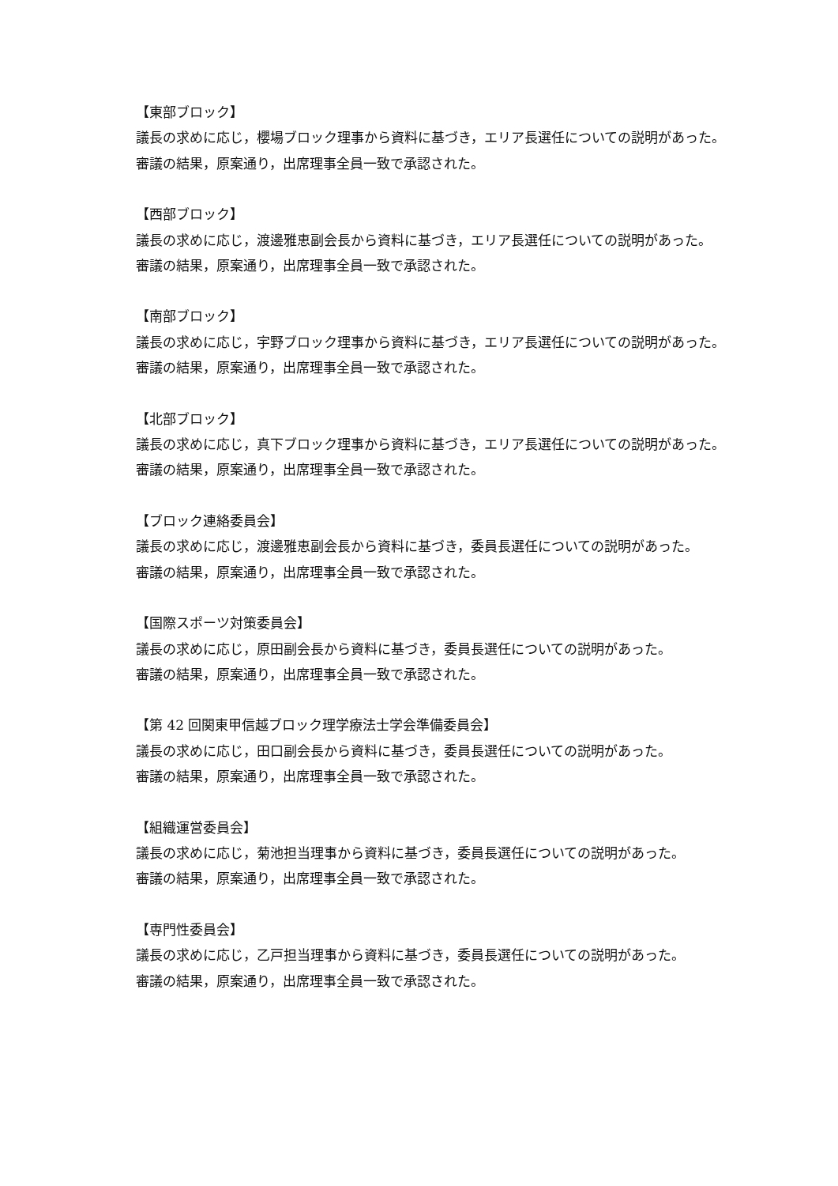【東部ブロック】
議長の求めに応じ，櫻場ブロック理事から資料に基づき，エリア長選任についての説明があった。
審議の結果，原案通り，出席理事全員一致で承認された。
【西部ブロック】
議長の求めに応じ，渡邊雅恵副会長から資料に基づき，エリア長選任についての説明があった。
審議の結果，原案通り，出席理事全員一致で承認された。
【南部ブロック】
議長の求めに応じ，宇野ブロック理事から資料に基づき，エリア長選任についての説明があった。
審議の結果，原案通り，出席理事全員一致で承認された。
【北部ブロック】
議長の求めに応じ，真下ブロック理事から資料に基づき，エリア長選任についての説明があった。
審議の結果，原案通り，出席理事全員一致で承認された。
【ブロック連絡委員会】
議長の求めに応じ，渡邊雅恵副会長から資料に基づき，委員長選任についての説明があった。
審議の結果，原案通り，出席理事全員一致で承認された。
【国際スポーツ対策委員会】
議長の求めに応じ，原田副会長から資料に基づき，委員長選任についての説明があった。
審議の結果，原案通り，出席理事全員一致で承認された。
【第 42 回関東甲信越ブロック理学療法士学会準備委員会】
議長の求めに応じ，田口副会長から資料に基づき，委員長選任についての説明があった。
審議の結果，原案通り，出席理事全員一致で承認された。
【組織運営委員会】
議長の求めに応じ，菊池担当理事から資料に基づき，委員長選任についての説明があった。
審議の結果，原案通り，出席理事全員一致で承認された。
【専門性委員会】
議長の求めに応じ，乙戸担当理事から資料に基づき，委員長選任についての説明があった。
審議の結果，原案通り，出席理事全員一致で承認された。